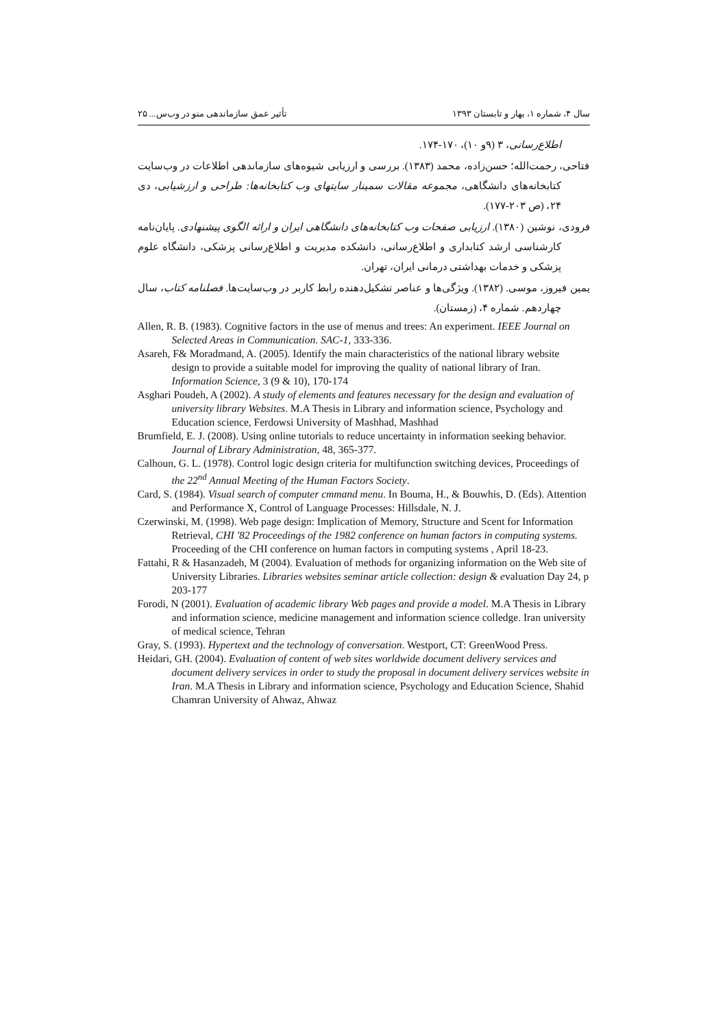سال ۴، شماره ۱، بهار و تابستان ۱۳۹۳ تأثیر عمق سازماندهی منو در وب‌س... ۲۵
اطلاع‌رسانی، ۳ (۹و ۱۰)، ۱۷۰-۱۷۴.
فتاحی، رحمت‌الله؛ حسن‌زاده، محمد (۱۳۸۳). بررسی و ارزیابی شیوه‌های سازماندهی اطلاعات در وب‌سایت کتابخانه‌های دانشگاهی، مجموعه مقالات سمینار سایتهای وب کتابخانه‌ها: طراحی و ارزشیابی، دی ۲۴، (ص ۲۰۳-۱۷۷).
فرودی، نوشین (۱۳۸۰). ارزیابی صفحات وب کتابخانه‌های دانشگاهی ایران و ارائه الگوی پیشنهادی. پایان‌نامه کارشناسی ارشد کتابداری و اطلاع‌رسانی، دانشکده مدیریت و اطلاع‌رسانی پزشکی، دانشگاه علوم پزشکی و خدمات بهداشتی درمانی ایران، تهران.
یمین فیروز، موسی. (۱۳۸۲). ویژگی‌ها و عناصر تشکیل‌دهنده رابط کاربر در وب‌سایت‌ها. فصلنامه کتاب، سال چهاردهم. شماره ۴، (زمستان).
Allen, R. B. (1983). Cognitive factors in the use of menus and trees: An experiment. IEEE Journal on Selected Areas in Communication. SAC-1, 333-336.
Asareh, F& Moradmand, A. (2005). Identify the main characteristics of the national library website design to provide a suitable model for improving the quality of national library of Iran. Information Science, 3 (9 & 10), 170-174
Asghari Poudeh, A (2002). A study of elements and features necessary for the design and evaluation of university library Websites. M.A Thesis in Library and information science, Psychology and Education science, Ferdowsi University of Mashhad, Mashhad
Brumfield, E. J. (2008). Using online tutorials to reduce uncertainty in information seeking behavior. Journal of Library Administration, 48, 365-377.
Calhoun, G. L. (1978). Control logic design criteria for multifunction switching devices, Proceedings of the 22<sup>nd</sup> Annual Meeting of the Human Factors Society.
Card, S. (1984). Visual search of computer cmmand menu. In Bouma, H., & Bouwhis, D. (Eds). Attention and Performance X, Control of Language Processes: Hillsdale, N. J.
Czerwinski, M. (1998). Web page design: Implication of Memory, Structure and Scent for Information Retrieval, CHI '82 Proceedings of the 1982 conference on human factors in computing systems. Proceeding of the CHI conference on human factors in computing systems , April 18-23.
Fattahi, R & Hasanzadeh, M (2004). Evaluation of methods for organizing information on the Web site of University Libraries. Libraries websites seminar article collection: design & evaluation Day 24, p 203-177
Forodi, N (2001). Evaluation of academic library Web pages and provide a model. M.A Thesis in Library and information science, medicine management and information science colledge. Iran university of medical science, Tehran
Gray, S. (1993). Hypertext and the technology of conversation. Westport, CT: GreenWood Press.
Heidari, GH. (2004). Evaluation of content of web sites worldwide document delivery services and document delivery services in order to study the proposal in document delivery services website in Iran. M.A Thesis in Library and information science, Psychology and Education Science, Shahid Chamran University of Ahwaz, Ahwaz